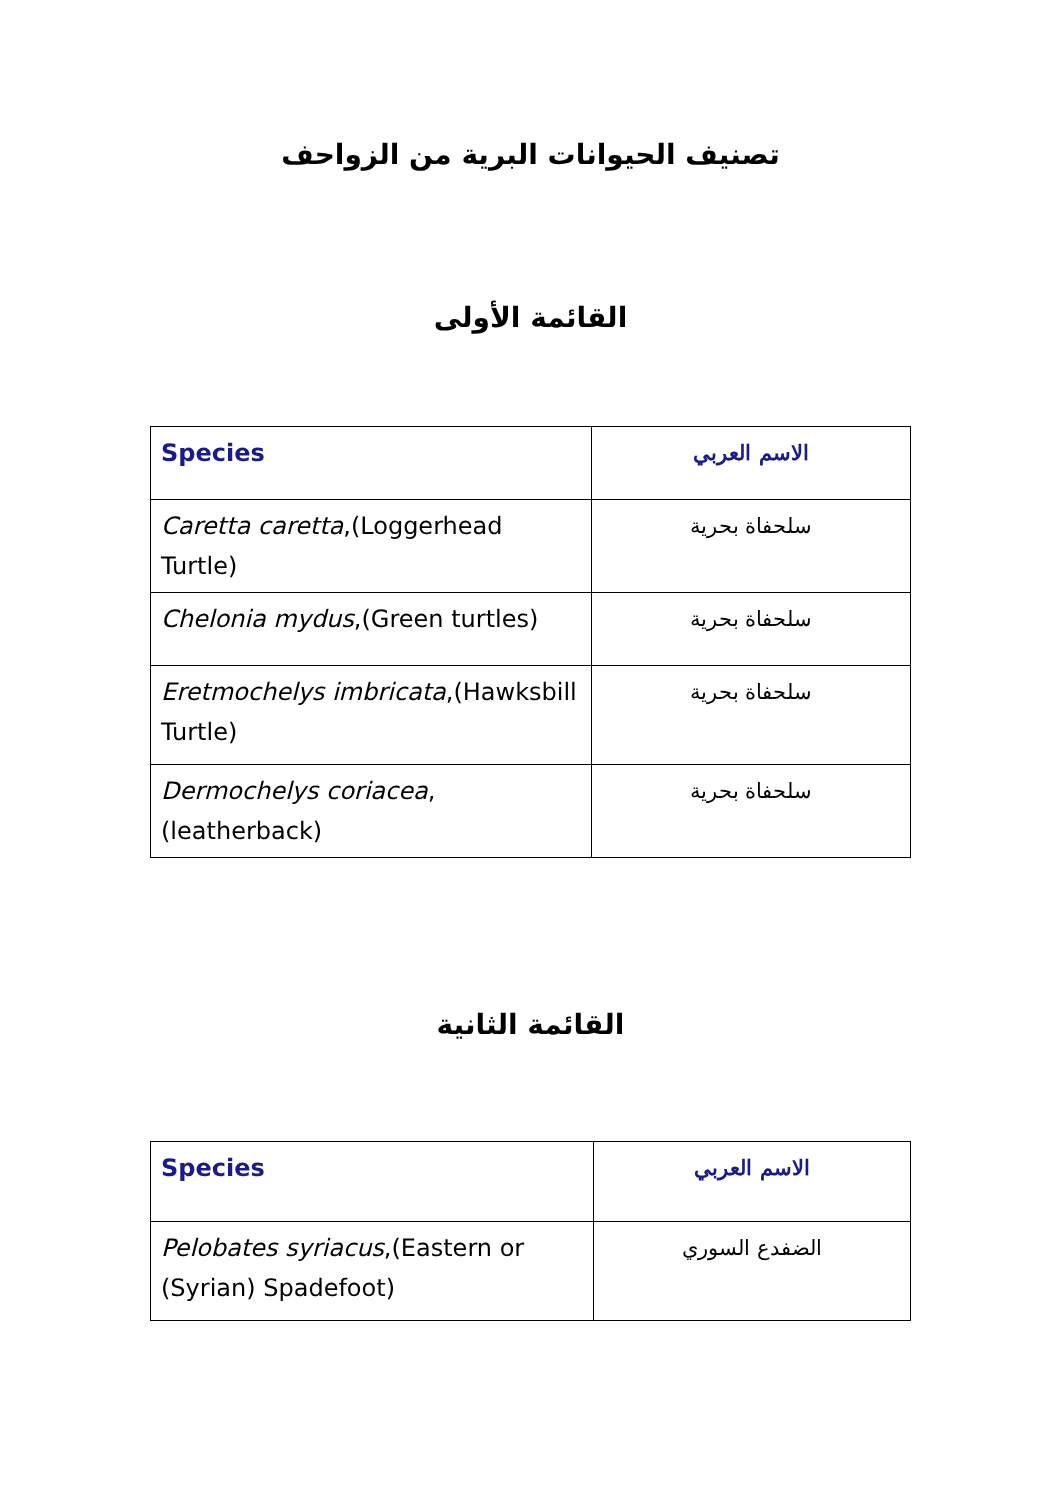تصنيف الحيوانات البرية من الزواحف
القائمة الأولى
| Species | الاسم العربي |
| Caretta caretta ,(Loggerhead Turtle) | سلحفاة بحرية |
| Chelonia mydus ,(Green turtles) | سلحفاة بحرية |
| Eretmochelys imbricata ,(Hawksbill Turtle) | سلحفاة بحرية |
| Dermochelys coriacea ,(leatherback) | سلحفاة بحرية |
القائمة الثانية
| Species | الاسم العربي |
| Pelobates syriacus ,(Eastern or (Syrian) Spadefoot) | الضفدع السوري |